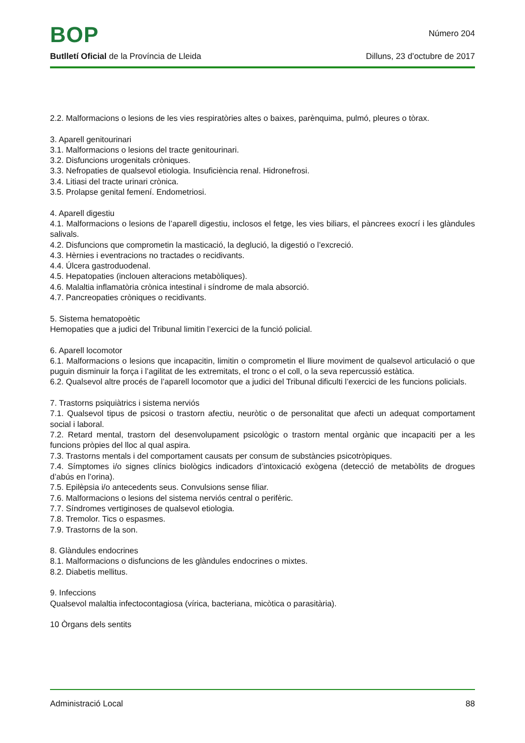BOP
Número 204
Butlletí Oficial de la Província de Lleida
Dilluns, 23 d’octubre de 2017
2.2. Malformacions o lesions de les vies respiratòries altes o baixes, parènquima, pulmó, pleures o tòrax.
3. Aparell genitourinari
3.1. Malformacions o lesions del tracte genitourinari.
3.2. Disfuncions urogenitals cròniques.
3.3. Nefropaties de qualsevol etiologia. Insuficiència renal. Hidronefrosi.
3.4. Litiasi del tracte urinari crònica.
3.5. Prolapse genital femení. Endometriosi.
4. Aparell digestiu
4.1. Malformacions o lesions de l’aparell digestiu, inclosos el fetge, les vies biliars, el pàncrees exocrí i les glàndules salivals.
4.2. Disfuncions que comprometin la masticació, la deglució, la digestió o l’excreció.
4.3. Hèrnies i eventracions no tractades o recidivants.
4.4. Úlcera gastroduodenal.
4.5. Hepatopaties (inclouen alteracions metabòliques).
4.6. Malaltia inflamatòria crònica intestinal i síndrome de mala absorció.
4.7. Pancreopaties cròniques o recidivants.
5. Sistema hematopoètic
Hemopaties que a judici del Tribunal limitin l’exercici de la funció policial.
6. Aparell locomotor
6.1. Malformacions o lesions que incapacitin, limitin o comprometin el lliure moviment de qualsevol articulació o que puguin disminuir la força i l’agilitat de les extremitats, el tronc o el coll, o la seva repercussió estàtica.
6.2. Qualsevol altre procés de l’aparell locomotor que a judici del Tribunal dificulti l’exercici de les funcions policials.
7. Trastorns psiquiàtrics i sistema nerviós
7.1. Qualsevol tipus de psicosi o trastorn afectiu, neuròtic o de personalitat que afecti un adequat comportament social i laboral.
7.2. Retard mental, trastorn del desenvolupament psicològic o trastorn mental orgànic que incapaciti per a les funcions pròpies del lloc al qual aspira.
7.3. Trastorns mentals i del comportament causats per consum de substàncies psicotròpiques.
7.4. Símptomes i/o signes clínics biològics indicadors d’intoxicació exògena (detecció de metabòlits de drogues d’abús en l’orina).
7.5. Epilèpsia i/o antecedents seus. Convulsions sense filiar.
7.6. Malformacions o lesions del sistema nerviós central o perifèric.
7.7. Síndromes vertiginoses de qualsevol etiologia.
7.8. Tremolor. Tics o espasmes.
7.9. Trastorns de la son.
8. Glàndules endocrines
8.1. Malformacions o disfuncions de les glàndules endocrines o mixtes.
8.2. Diabetis mellitus.
9. Infeccions
Qualsevol malaltia infectocontagiosa (vírica, bacteriana, micòtica o parasitària).
10 Òrgans dels sentits
Administració Local 88